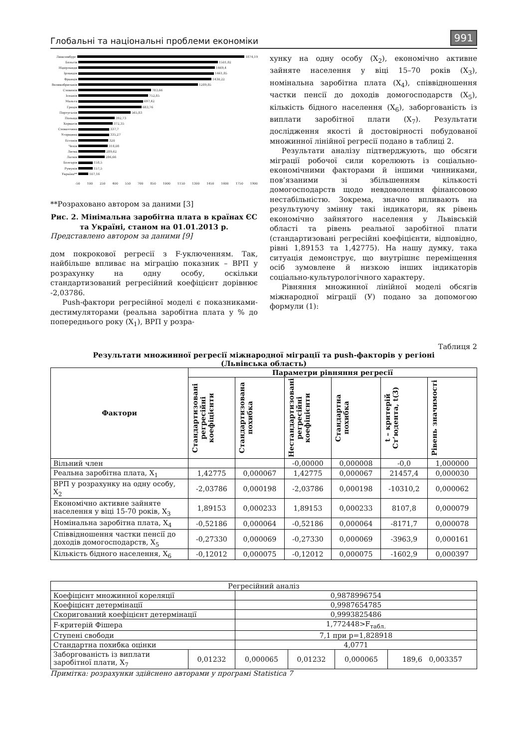Глобальні та національні проблеми економіки 991
Люксембург 1874,19
Бельгія 1501,82
Нідерланди 1469,4
Ірландія 1461,85
Франція 1430,22
Великобританія 1289,85
Словенія 783,66
Іспанія 752,85
Мальта 697,42
Греція 683,76
Португалія 565,83
Польща 392,73
Хорватія 372,35
Словаччина 337,7
Угорщина 335,27
Естонія 320
Чехія 318,08
Литва 289,62
Латвія 286,66
Болгарія 158,5
Румунія 157,5
Україна** 107,16
-50 100 250 400 550 700 850 1000 1150 1300 1450 1600 1750 1900
**Розраховано автором за даними [3]
Рис. 2. Мінімальна заробітна плата в країнах ЄС та Україні, станом на 01.01.2013 р.
Представлено автором за даними [9]
дом покрокової регресії з F-уключенням. Так, найбільше впливає на міграцію показник – ВРП у розрахунку на одну особу, оскільки стандартизований регресійний коефіцієнт дорівнює -2,03786.
Push-фактори регресійної моделі є показниками-дестимуляторами (реальна заробітна плата у % до попереднього року (X<sub>1</sub>), ВРП у розра-
хунку на одну особу (X<sub>2</sub>), економічно активне зайняте населення у віці 15–70 років (X<sub>3</sub>), номінальна заробітна плата (X<sub>4</sub>), співвідношення частки пенсії до доходів домогосподарств (X<sub>5</sub>), кількість бідного населення (X<sub>6</sub>), заборгованість із виплати заробітної плати (X<sub>7</sub>). Результати дослідження якості й достовірності побудованої множинної лінійної регресії подано в таблиці 2.
Результати аналізу підтверджують, що обсяги міграції робочої сили корелюють із соціально-економічними факторами й іншими чинниками, пов’язаними зі збільшенням кількості домогосподарств щодо невдоволення фінансовою нестабільністю. Зокрема, значно впливають на результуючу змінну такі індикатори, як рівень економічно зайнятого населення у Львівській області та рівень реальної заробітної плати (стандартизовані регресійні коефіцієнти, відповідно, рівні 1,89153 та 1,42775). На нашу думку, така ситуація демонструє, що внутрішнє переміщення осіб зумовлене й низкою інших індикаторів соціально-культурологічного характеру.
Рівняння множинної лінійної моделі обсягів міжнародної міграції (У) подано за допомогою формули (1):
Таблиця 2
Результати множинної регресії міжнародної міграції та push-факторів у регіоні
(Львівська область)
| Фактори | Параметри рівняння регресії | | | | | |
| --- | --- | --- | --- | --- | --- | --- |
| | Стандартизовані регресійні коефіцієнти | Стандартизована похибка | Нестандартизовані регресійні коефіцієнти | Стандартна похибка | t – критерій Ст’юдента, t(3) | Рівень значимості |
| Вільний член | | | -0,00000 | 0,000008 | -0,0 | 1,000000 |
| Реальна заробітна плата, X<sub>1</sub> | 1,42775 | 0,000067 | 1,42775 | 0,000067 | 21457,4 | 0,000030 |
| ВРП у розрахунку на одну особу, X<sub>2</sub> | -2,03786 | 0,000198 | -2,03786 | 0,000198 | -10310,2 | 0,000062 |
| Економічно активне зайняте населення у віці 15-70 років, X<sub>3</sub> | 1,89153 | 0,000233 | 1,89153 | 0,000233 | 8107,8 | 0,000079 |
| Номінальна заробітна плата, X<sub>4</sub> | -0,52186 | 0,000064 | -0,52186 | 0,000064 | -8171,7 | 0,000078 |
| Співвідношення частки пенсії до доходів домогосподарств, X<sub>5</sub> | -0,27330 | 0,000069 | -0,27330 | 0,000069 | -3963,9 | 0,000161 |
| Кількість бідного населення, X<sub>6</sub> | -0,12012 | 0,000075 | -0,12012 | 0,000075 | -1602,9 | 0,000397 |
| Регресійний аналіз | | | | | | |
| Коефіцієнт множинної кореляції | | 0,9878996754 | | | | |
| Коефіцієнт детермінації | | 0,9987654785 | | | | |
| Скоригований коефіцієнт детермінації | | 0,9993825486 | | | | |
| F-критерій Фішера | | 1,772448>F<sub>табл.</sub> | | | | |
| Ступені свободи | | 7,1 при p=1,828918 | | | | |
| Стандартна похибка оцінки | | 4,0771 | | | | |
| Заборгованість із виплати заробітної плати, X<sub>7</sub> | 0,01232 | | 0,000065 | 0,01232 | 0,000065 | 189,6 0,003357 |
Примітка: розрахунки здійснено авторами у програмі Statistica 7